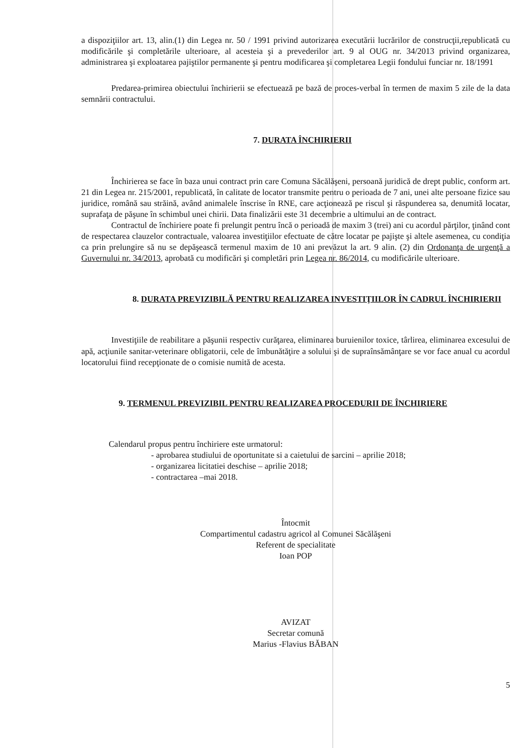a dispoziţiilor art. 13, alin.(1) din Legea nr. 50 / 1991 privind autorizarea executării lucrărilor de construcţii,republicată cu modificările şi completările ulterioare, al acesteia şi a prevederilor art. 9 al OUG nr. 34/2013 privind organizarea, administrarea şi exploatarea pajiştilor permanente şi pentru modificarea şi completarea Legii fondului funciar nr. 18/1991
Predarea-primirea obiectului închirierii se efectuează pe bază de proces-verbal în termen de maxim 5 zile de la data semnării contractului.
7. DURATA ÎNCHIRIERII
Închirierea se face în baza unui contract prin care Comuna Săcălăşeni, persoană juridică de drept public, conform art. 21 din Legea nr. 215/2001, republicată, în calitate de locator transmite pentru o perioada de 7 ani, unei alte persoane fizice sau juridice, română sau străină, având animalele înscrise în RNE, care acţionează pe riscul şi răspunderea sa, denumită locatar, suprafaţa de păşune în schimbul unei chirii. Data finalizării este 31 decembrie a ultimului an de contract.
Contractul de închiriere poate fi prelungit pentru încă o perioadă de maxim 3 (trei) ani cu acordul părţilor, ţinând cont de respectarea clauzelor contractuale, valoarea investiţiilor efectuate de către locatar pe pajişte şi altele asemenea, cu condiţia ca prin prelungire să nu se depăşească termenul maxim de 10 ani prevăzut la art. 9 alin. (2) din Ordonanţa de urgenţă a Guvernului nr. 34/2013, aprobată cu modificări şi completări prin Legea nr. 86/2014, cu modificările ulterioare.
8. DURATA PREVIZIBILĂ PENTRU REALIZAREA INVESTIŢIILOR ÎN CADRUL ÎNCHIRIERII
Investiţiile de reabilitare a păşunii respectiv curăţarea, eliminarea buruienilor toxice, târlirea, eliminarea excesului de apă, acţiunile sanitar-veterinare obligatorii, cele de îmbunătăţire a solului şi de supraînsămânţare se vor face anual cu acordul locatorului fiind recepţionate de o comisie numită de acesta.
9. TERMENUL PREVIZIBIL PENTRU REALIZAREA PROCEDURII DE ÎNCHIRIERE
Calendarul propus pentru închiriere este urmatorul:
- aprobarea studiului de oportunitate si a caietului de sarcini – aprilie 2018;
- organizarea licitatiei deschise – aprilie 2018;
- contractarea –mai 2018.
Întocmit
Compartimentul cadastru agricol al Comunei Săcălăşeni
Referent de specialitate
Ioan POP
AVIZAT
Secretar comună
Marius -Flavius BĂBAN
5